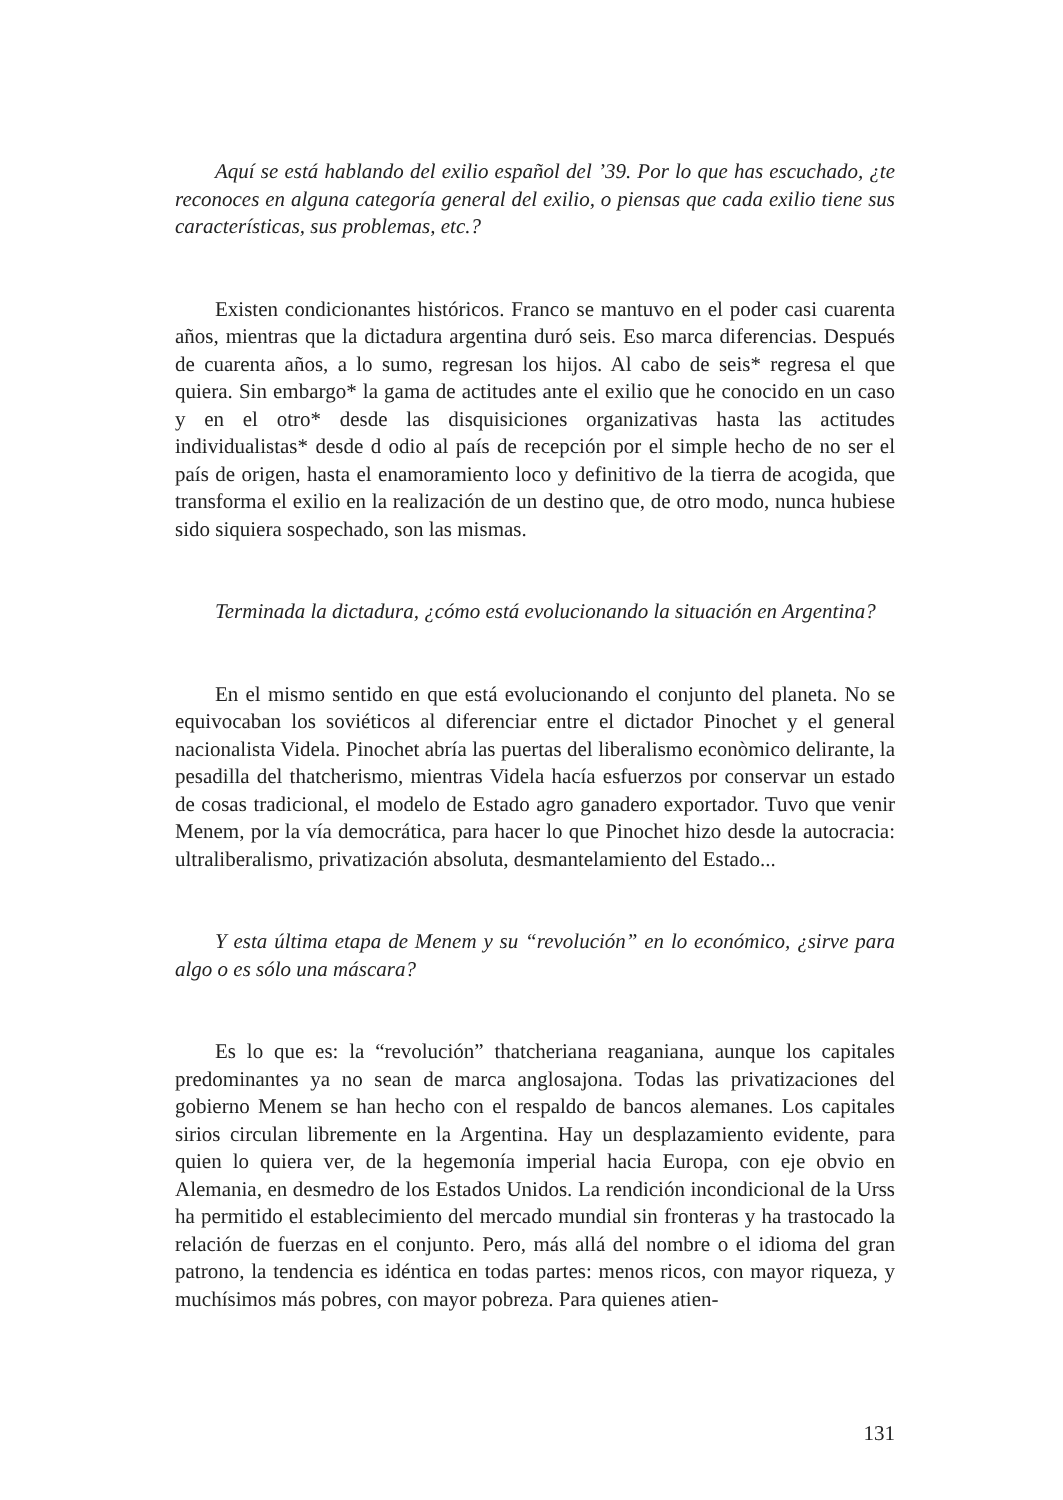Aquí se está hablando del exilio español del ’39. Por lo que has escuchado, ¿te reconoces en alguna categoría general del exilio, o piensas que cada exilio tiene sus características, sus problemas, etc.?
Existen condicionantes históricos. Franco se mantuvo en el poder casi cuarenta años, mientras que la dictadura argentina duró seis. Eso marca diferencias. Después de cuarenta años, a lo sumo, regresan los hijos. Al cabo de seis* regresa el que quiera. Sin embargo* la gama de actitudes ante el exilio que he conocido en un caso y en el otro* desde las disquisiciones organizativas hasta las actitudes individualistas* desde d odio al país de recepción por el simple hecho de no ser el país de origen, hasta el enamoramiento loco y definitivo de la tierra de acogida, que transforma el exilio en la realización de un destino que, de otro modo, nunca hubiese sido siquiera sospechado, son las mismas.
Terminada la dictadura, ¿cómo está evolucionando la situación en Argentina?
En el mismo sentido en que está evolucionando el conjunto del planeta. No se equivocaban los soviéticos al diferenciar entre el dictador Pinochet y el general nacionalista Videla. Pinochet abría las puertas del liberalismo econòmico delirante, la pesadilla del thatcherismo, mientras Videla hacía esfuerzos por conservar un estado de cosas tradicional, el modelo de Estado agro ganadero exportador. Tuvo que venir Menem, por la vía democrática, para hacer lo que Pinochet hizo desde la autocracia: ultraliberalismo, privatización absoluta, desmantelamiento del Estado...
Y esta última etapa de Menem y su “revolución” en lo económico, ¿sirve para algo o es sólo una máscara?
Es lo que es: la “revolución” thatcheriana reaganiana, aunque los capitales predominantes ya no sean de marca anglosajona. Todas las privatizaciones del gobierno Menem se han hecho con el respaldo de bancos alemanes. Los capitales sirios circulan libremente en la Argentina. Hay un desplazamiento evidente, para quien lo quiera ver, de la hegemonía imperial hacia Europa, con eje obvio en Alemania, en desmedro de los Estados Unidos. La rendición incondicional de la Urss ha permitido el establecimiento del mercado mundial sin fronteras y ha trastocado la relación de fuerzas en el conjunto. Pero, más allá del nombre o el idioma del gran patrono, la tendencia es idéntica en todas partes: menos ricos, con mayor riqueza, y muchísimos más pobres, con mayor pobreza. Para quienes atien-
131